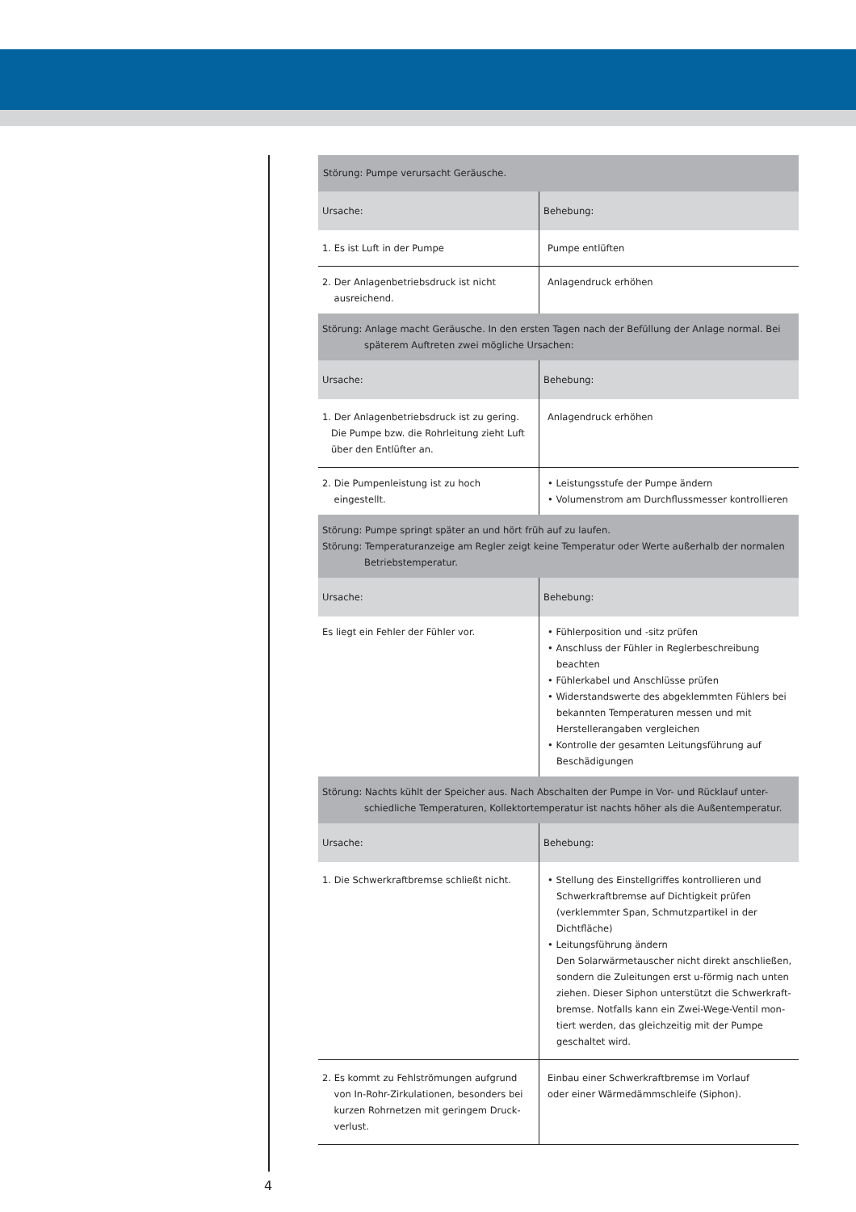| Störung: Pumpe verursacht Geräusche. | |
| --- | --- |
| Ursache: | Behebung: |
| 1. Es ist Luft in der Pumpe | Pumpe entlüften |
| 2. Der Anlagenbetriebsdruck ist nicht ausreichend. | Anlagendruck erhöhen |
| Störung: Anlage macht Geräusche. In den ersten Tagen nach der Befüllung der Anlage normal. Bei späterem Auftreten zwei mögliche Ursachen: | |
| Ursache: | Behebung: |
| 1. Der Anlagenbetriebsdruck ist zu gering. Die Pumpe bzw. die Rohrleitung zieht Luft über den Entlüfter an. | Anlagendruck erhöhen |
| 2. Die Pumpenleistung ist zu hoch eingestellt. | • Leistungsstufe der Pumpe ändern • Volumenstrom am Durchflussmesser kontrollieren |
| Störung: Pumpe springt später an und hört früh auf zu laufen. Störung: Temperaturanzeige am Regler zeigt keine Temperatur oder Werte außerhalb der normalen Betriebstemperatur. | |
| Ursache: | Behebung: |
| Es liegt ein Fehler der Fühler vor. | • Fühlerposition und -sitz prüfen • Anschluss der Fühler in Reglerbeschreibung beachten • Fühlerkabel und Anschlüsse prüfen • Widerstandswerte des abgeklemmten Fühlers bei bekannten Temperaturen messen und mit Herstellerangaben vergleichen • Kontrolle der gesamten Leitungsführung auf Beschädigungen |
| Störung: Nachts kühlt der Speicher aus. Nach Abschalten der Pumpe in Vor- und Rücklauf unter- schiedliche Temperaturen, Kollektortemperatur ist nachts höher als die Außentemperatur. | |
| Ursache: | Behebung: |
| 1. Die Schwerkraftbremse schließt nicht. | • Stellung des Einstellgriffes kontrollieren und Schwerkraftbremse auf Dichtigkeit prüfen (verklemmter Span, Schmutzpartikel in der Dichtfläche) • Leitungsführung ändern Den Solarwärmetauscher nicht direkt anschließen, sondern die Zuleitungen erst u-förmig nach unten ziehen. Dieser Siphon unterstützt die Schwerkraft- bremse. Notfalls kann ein Zwei-Wege-Ventil mon- tiert werden, das gleichzeitig mit der Pumpe geschaltet wird. |
| 2. Es kommt zu Fehlströmungen aufgrund von In-Rohr-Zirkulationen, besonders bei kurzen Rohrnetzen mit geringem Druck- verlust. | Einbau einer Schwerkraftbremse im Vorlauf oder einer Wärmedämmschleife (Siphon). |
4